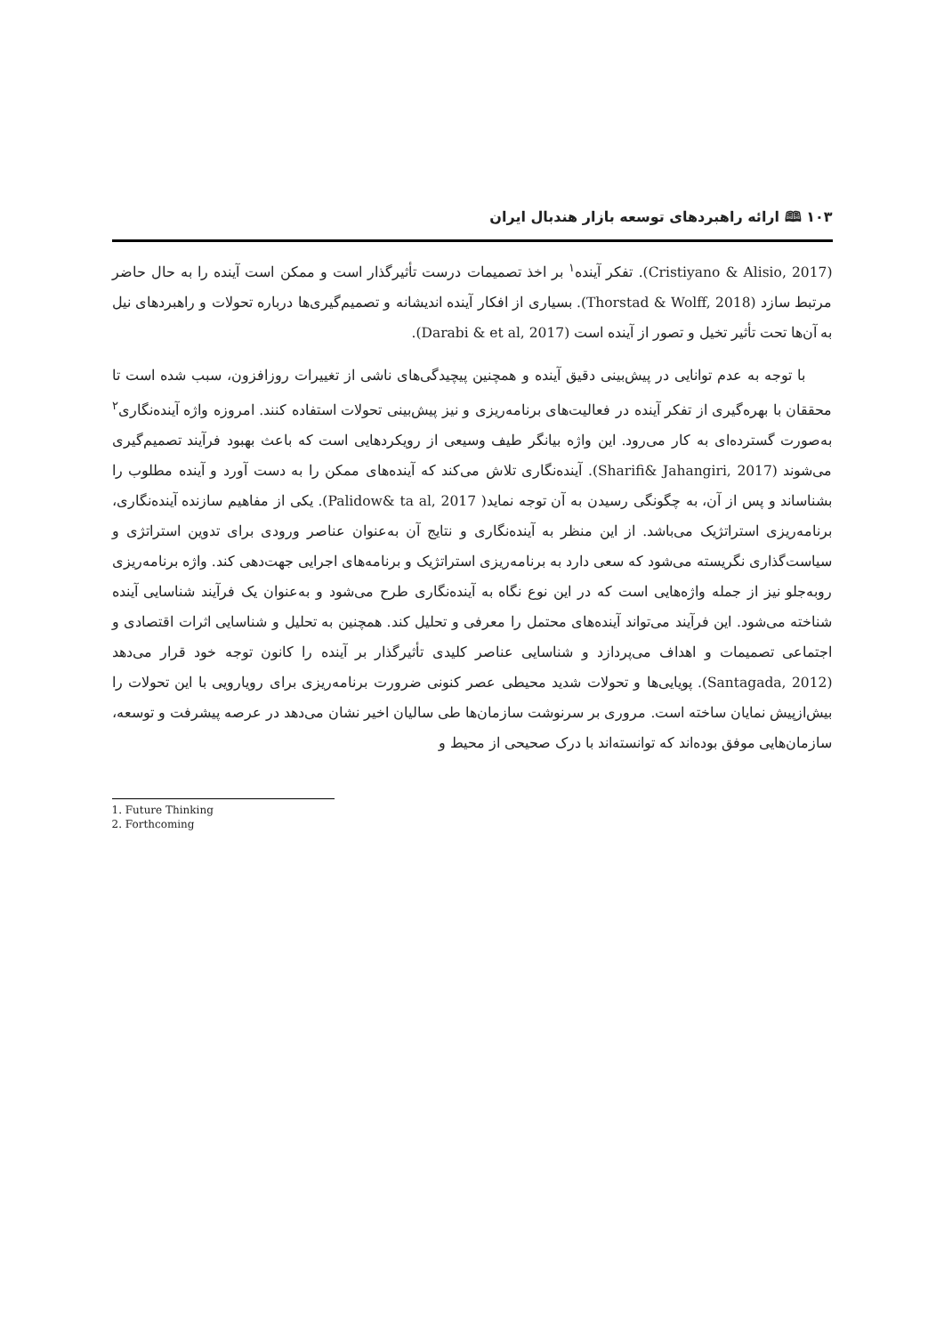۱۰۳ 🕮 ارائه راهبردهای توسعه بازار هندبال ایران
(Cristiyano & Alisio, 2017). تفکر آینده<sup>۱</sup> بر اخذ تصمیمات درست تأثیرگذار است و ممکن است آینده را به حال حاضر مرتبط سازد (Thorstad & Wolff, 2018). بسیاری از افکار آینده اندیشانه و تصمیم‌گیری‌ها درباره تحولات و راهبردهای نیل به آن‌ها تحت تأثیر تخیل و تصور از آینده است (Darabi & et al, 2017).
با توجه به عدم توانایی در پیش‌بینی دقیق آینده و همچنین پیچیدگی‌های ناشی از تغییرات روزافزون، سبب شده است تا محققان با بهره‌گیری از تفکر آینده در فعالیت‌های برنامه‌ریزی و نیز پیش‌بینی تحولات استفاده کنند. امروزه واژه آینده‌نگاری<sup>۲</sup> به‌صورت گسترده‌ای به کار می‌رود. این واژه بیانگر طیف وسیعی از رویکردهایی است که باعث بهبود فرآیند تصمیم‌گیری می‌شوند (Sharifi& Jahangiri, 2017). آینده‌نگاری تلاش می‌کند که آینده‌های ممکن را به دست آورد و آینده مطلوب را بشناساند و پس از آن، به چگونگی رسیدن به آن توجه نماید( Palidow& ta al, 2017). یکی از مفاهیم سازنده آینده‌نگاری، برنامه‌ریزی استراتژیک می‌باشد. از این منظر به آینده‌نگاری و نتایج آن به‌عنوان عناصر ورودی برای تدوین استراتژی و سیاست‌گذاری نگریسته می‌شود که سعی دارد به برنامه‌ریزی استراتژیک و برنامه‌های اجرایی جهت‌دهی کند. واژه برنامه‌ریزی روبه‌جلو نیز از جمله واژه‌هایی است که در این نوع نگاه به آینده‌نگاری طرح می‌شود و به‌عنوان یک فرآیند شناسایی آینده شناخته می‌شود. این فرآیند می‌تواند آینده‌های محتمل را معرفی و تحلیل کند. همچنین به تحلیل و شناسایی اثرات اقتصادی و اجتماعی تصمیمات و اهداف می‌پردازد و شناسایی عناصر کلیدی تأثیرگذار بر آینده را کانون توجه خود قرار می‌دهد (Santagada, 2012). پویایی‌ها و تحولات شدید محیطی عصر کنونی ضرورت برنامه‌ریزی برای رویارویی با این تحولات را بیش‌ازپیش نمایان ساخته است. مروری بر سرنوشت سازمان‌ها طی سالیان اخیر نشان می‌دهد در عرصه پیشرفت و توسعه، سازمان‌هایی موفق بوده‌اند که توانسته‌اند با درک صحیحی از محیط و
1. Future Thinking
2. Forthcoming